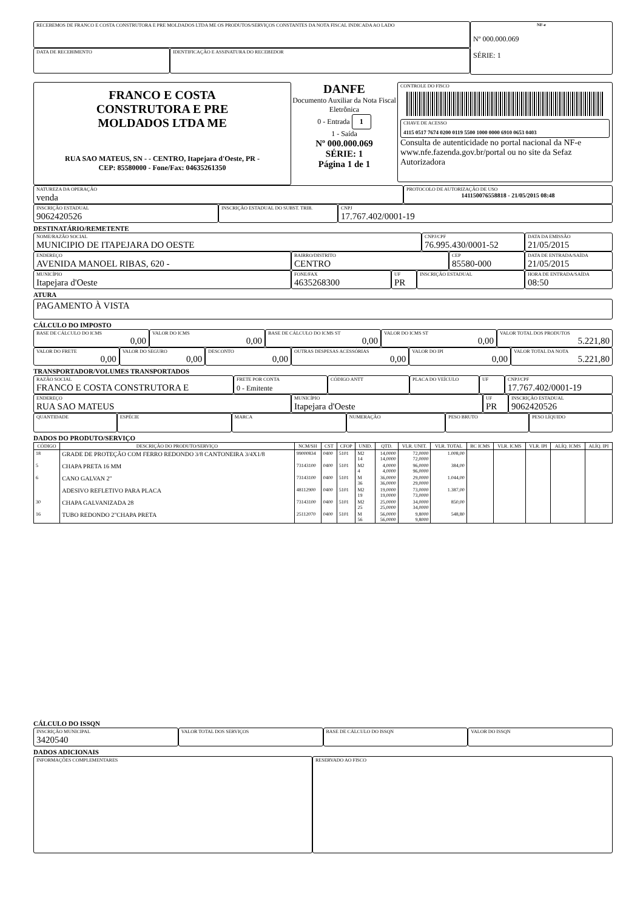RECEBEMOS DE FRANCO E COSTA CONSTRUTORA E PRE MOLDADOS LTDA ME OS PRODUTOS/SERVIÇOS CONSTANTES DA NOTA FISCAL INDICADA AO LADO
DATA DE RECEBIMENTO IDENTIFICAÇÃO E ASSINATURA DO RECEBEDOR
NF-e
Nº 000.000.069
SÉRIE: 1
FRANCO E COSTA
CONSTRUTORA E PRE
MOLDADOS LTDA ME
RUA SAO MATEUS, SN - - CENTRO, Itapejara d'Oeste, PR -
CEP: 85580000 - Fone/Fax: 04635261350
DANFE
Documento Auxiliar da Nota Fiscal Eletrônica
0 - Entrada 1
1 - Saída
Nº 000.000.069
SÉRIE: 1
Página 1 de 1
CONTROLE DO FISCO
CHAVE DE ACESSO
4115 0517 7674 0200 0119 5500 1000 0000 6910 0653 0403
Consulta de autenticidade no portal nacional da NF-e www.nfe.fazenda.gov.br/portal ou no site da Sefaz Autorizadora
NATUREZA DA OPERAÇÃO
venda
PROTOCOLO DE AUTORIZAÇÃO DE USO
141150076558818 - 21/05/2015 08:48
INSCRIÇÃO ESTADUAL
9062420526
INSCRIÇÃO ESTADUAL DO SUBST. TRIB.
CNPJ
17.767.402/0001-19
DESTINATÁRIO/REMETENTE
NOME/RAZÃO SOCIAL
MUNICIPIO DE ITAPEJARA DO OESTE
CNPJ/CPF
76.995.430/0001-52
DATA DA EMISSÃO
21/05/2015
ENDEREÇO
AVENIDA MANOEL RIBAS, 620 -
BAIRRO/DISTRITO
CENTRO
CEP
85580-000
DATA DE ENTRADA/SAÍDA
21/05/2015
MUNICÍPIO
Itapejara d'Oeste
FONE/FAX
4635268300
UF
PR
INSCRIÇÃO ESTADUAL HORA DE ENTRADA/SAÍDA
08:50
ATURA
PAGAMENTO À VISTA
CÁLCULO DO IMPOSTO
BASE DE CÁLCULO DO ICMS
0,00
VALOR DO ICMS
0,00
BASE DE CÁLCULO DO ICMS ST
0,00
VALOR DO ICMS ST
0,00
VALOR TOTAL DOS PRODUTOS
5.221,80
VALOR DO FRETE
0,00
VALOR DO SEGURO
0,00
DESCONTO
0,00
OUTRAS DESPESAS ACESSÓRIAS
0,00
VALOR DO IPI
0,00
VALOR TOTAL DA NOTA
5.221,80
TRANSPORTADOR/VOLUMES TRANSPORTADOS
RAZÃO SOCIAL
FRANCO E COSTA CONSTRUTORA E
FRETE POR CONTA
0 - Emitente
CÓDIGO ANTT PLACA DO VEÍCULO
UF CNPJ/CPF
17.767.402/0001-19
ENDEREÇO
RUA SAO MATEUS
MUNICÍPIO
Itapejara d'Oeste
UF
PR
INSCRIÇÃO ESTADUAL
9062420526
QUANTIDADE
ESPÉCIE MARCA NUMERAÇÃO PESO BRUTO PESO LÍQUIDO
DADOS DO PRODUTO/SERVIÇO
| CÓDIGO | DESCRIÇÃO DO PRODUTO/SERVIÇO | NCM/SH | CST | CFOP | UNID. | QTD. | VLR. UNIT. | VLR. TOTAL | BC ICMS | VLR. ICMS | VLR. IPI | ALÍQ. ICMS | ALÍQ. IPI |
| --- | --- | --- | --- | --- | --- | --- | --- | --- | --- | --- | --- | --- | --- |
| 18 | GRADE DE PROTEÇÃO COM FERRO REDONDO 3/8 CANTONEIRA 3/4X1/8 | 99000834 | 0400 | 5101 | M2 14 | 14,0000 14,0000 | 72,0000 72,0000 | 1.008,00 | | | | | |
| 5 | CHAPA PRETA 16 MM | 73143100 | 0400 | 5101 | M2 4 | 4,0000 4,0000 | 96,0000 96,0000 | 384,00 | | | | | |
| 6 | CANO GALVAN 2" | 73143100 | 0400 | 5101 | M 36 | 36,0000 36,0000 | 29,0000 29,0000 | 1.044,00 | | | | | |
| | ADESIVO REFLETIVO PARA PLACA | 48112900 | 0400 | 5101 | M2 19 | 19,0000 19,0000 | 73,0000 73,0000 | 1.387,00 | | | | | |
| 30 | CHAPA GALVANIZADA 28 | 73143100 | 0400 | 5101 | M2 25 | 25,0000 25,0000 | 34,0000 34,0000 | 850,00 | | | | | |
| 16 | TUBO REDONDO 2"CHAPA PRETA | 25112070 | 0400 | 5101 | M 56 | 56,0000 56,0000 | 9,8000 9,8000 | 548,80 | | | | | |
CÁLCULO DO ISSQN
INSCRIÇÃO MUNICIPAL
3420540
VALOR TOTAL DOS SERVIÇOS BASE DE CÁLCULO DO ISSQN VALOR DO ISSQN
DADOS ADICIONAIS
INFORMAÇÕES COMPLEMENTARES
RESERVADO AO FISCO